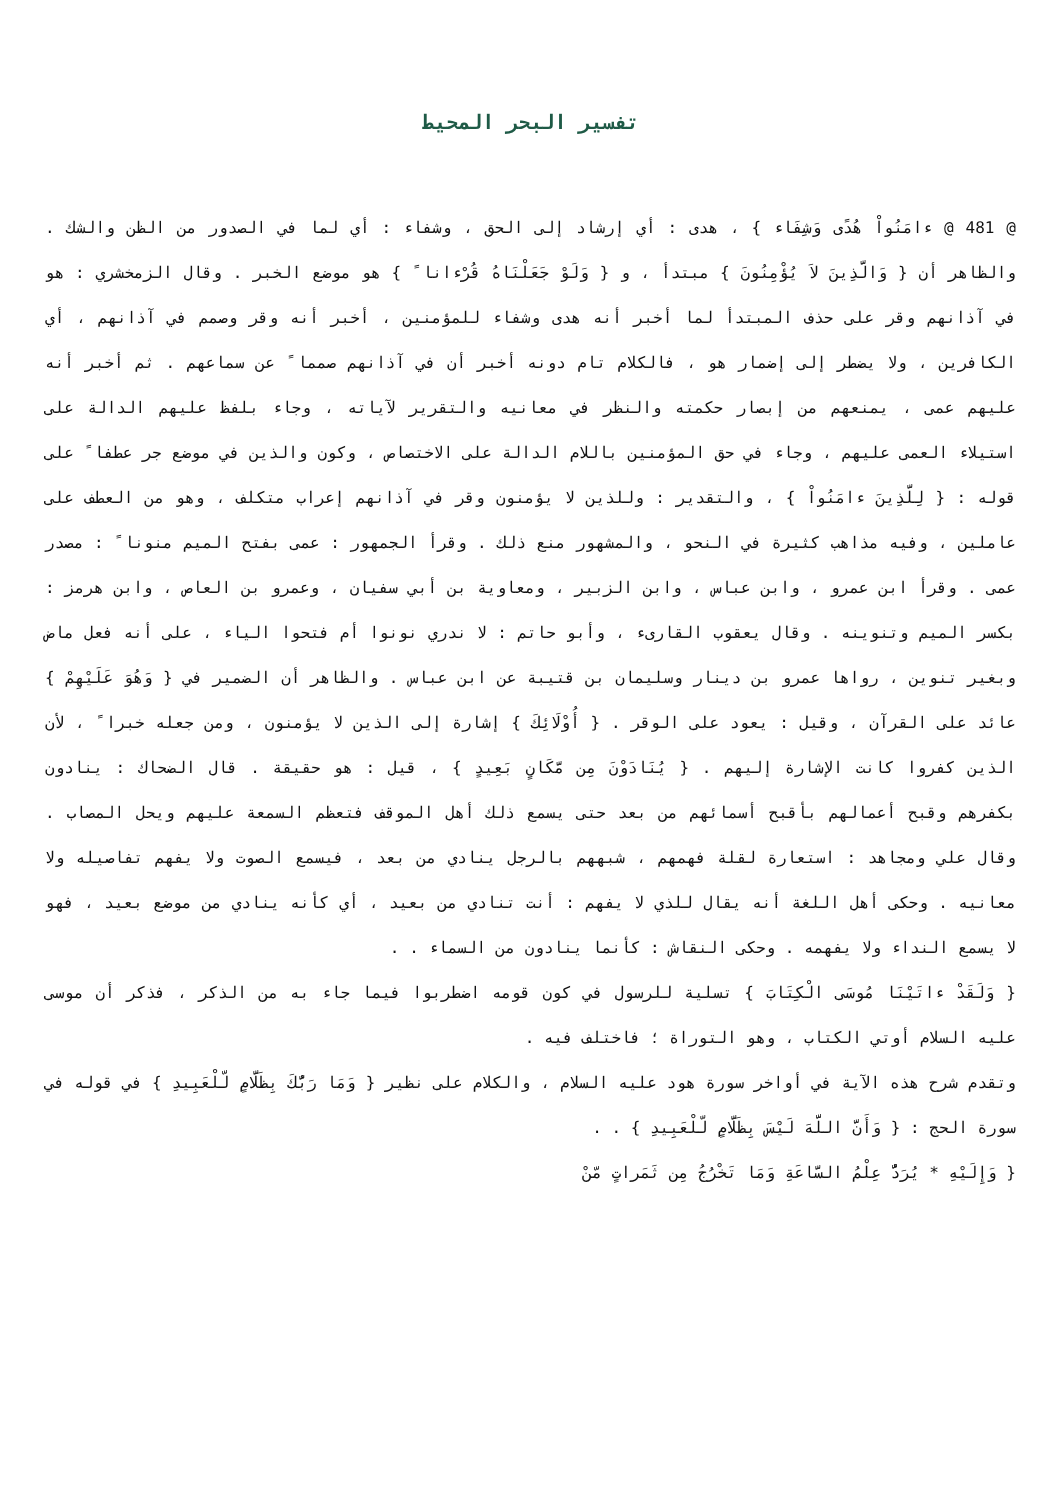تفسير البحر المحيط
@ 481 @ ءامَنُواْ هُدًى وَشِفَاء } ، هدى : أي إرشاد إلى الحق ، وشفاء : أي لما في الصدور من الظن والشك . والظاهر أن { وَالَّذِينَ لاَ يُؤْمِنُونَ } مبتدأ ، و { وَلَوْ جَعَلْنَاهُ قُرْءانا ً } هو موضع الخبر . وقال الزمخشري : هو في آذانهم وقر على حذف المبتدأ لما أخبر أنه هدى وشفاء للمؤمنين ، أخبر أنه وقر وصمم في آذانهم ، أي الكافرين ، ولا يضطر إلى إضمار هو ، فالكلام تام دونه أخبر أن في آذانهم صمما ً عن سماعهم . ثم أخبر أنه عليهم عمى ، يمنعهم من إبصار حكمته والنظر في معانيه والتقرير لآياته ، وجاء بلفظ عليهم الدالة على استيلاء العمى عليهم ، وجاء في حق المؤمنين باللام الدالة على الاختصاص ، وكون والذين في موضع جر عطفا ً على قوله : { لِلَّذِينَ ءامَنُواْ } ، والتقدير : وللذين لا يؤمنون وقر في آذانهم إعراب متكلف ، وهو من العطف على عاملين ، وفيه مذاهب كثيرة في النحو ، والمشهور منع ذلك . وقرأ الجمهور : عمى بفتح الميم منونا ً : مصدر عمى . وقرأ ابن عمرو ، وابن عباس ، وابن الزبير ، ومعاوية بن أبي سفيان ، وعمرو بن العاص ، وابن هرمز : بكسر الميم وتنوينه . وقال يعقوب القارىء ، وأبو حاتم : لا ندري نونوا أم فتحوا الياء ، على أنه فعل ماض وبغير تنوين ، رواها عمرو بن دينار وسليمان بن قتيبة عن ابن عباس . والظاهر أن الضمير في { وَهُوَ عَلَيْهِمْ } عائد على القرآن ، وقيل : يعود على الوقر . { أُوْلَائِكَ } إشارة إلى الذين لا يؤمنون ، ومن جعله خبرا ً ، لأن الذين كفروا كانت الإشارة إليهم . { يُنَادَوْنَ مِن مَّكَانٍ بَعِيدٍ } ، قيل : هو حقيقة . قال الضحاك : ينادون بكفرهم وقبح أعمالهم بأقبح أسمائهم من بعد حتى يسمع ذلك أهل الموقف فتعظم السمعة عليهم ويحل المصاب . وقال علي ومجاهد : استعارة لقلة فهمهم ، شبههم بالرجل ينادي من بعد ، فيسمع الصوت ولا يفهم تفاصيله ولا معانيه . وحكى أهل اللغة أنه يقال للذي لا يفهم : أنت تنادي من بعيد ، أي كأنه ينادي من موضع بعيد ، فهو لا يسمع النداء ولا يفهمه . وحكى النقاش : كأنما ينادون من السماء . .
{ وَلَقَدْ ءاتَيْنَا مُوسَى الْكِتَابَ } تسلية للرسول في كون قومه اضطربوا فيما جاء به من الذكر ، فذكر أن موسى عليه السلام أوتي الكتاب ، وهو التوراة ؛ فاختلف فيه .
وتقدم شرح هذه الآية في أواخر سورة هود عليه السلام ، والكلام على نظير { وَمَا رَبُّكَ بِظَلَّامٍ لّلْعَبِيدِ } في قوله في سورة الحج : { وَأَنَّ اللَّهَ لَيْسَ بِظَلَّامٍ لّلْعَبِيدِ } . .
{ وَإِلَيْهِ * يُرَدُّ عِلْمُ السَّاعَةِ وَمَا تَخْرُجُ مِن ثَمَراتٍ مّنْ